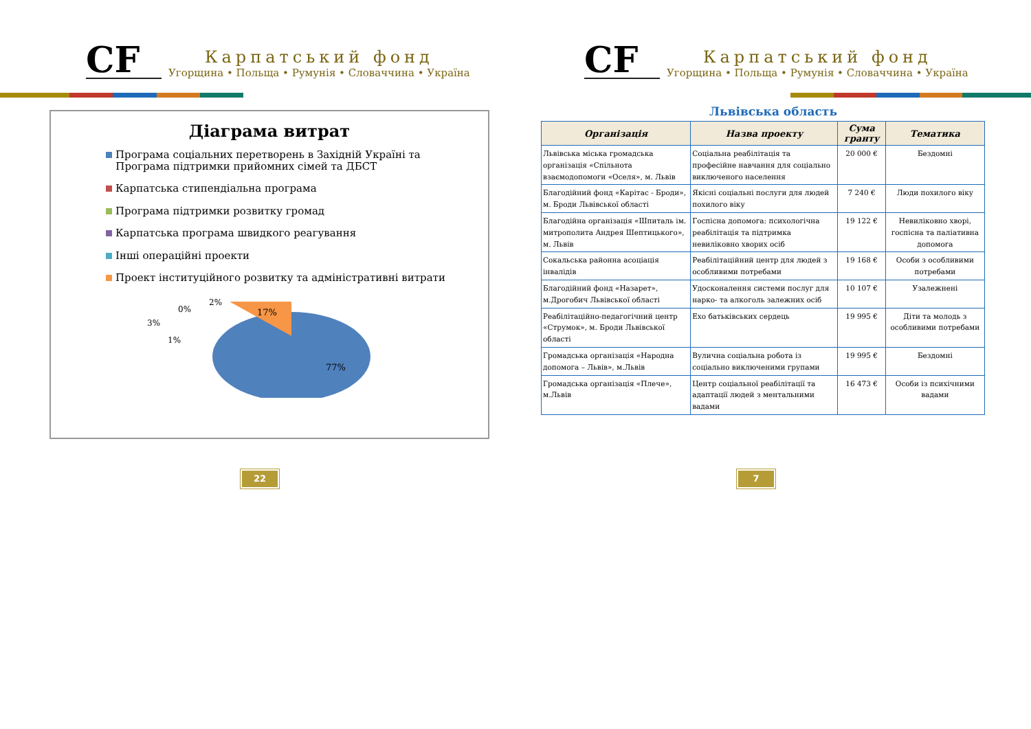CF
Карпатський фонд
Угорщина • Польща • Румунія • Словаччина • Україна
Діаграма витрат
Програма соціальних перетворень в Західній Україні та
Програма підтримки прийомних сімей та ДБСТ
Карпатська стипендіальна програма
Програма підтримки розвитку громад
Карпатська програма швидкого реагування
Інші операційні проекти
Проект інституційного розвитку та адміністративні витрати
3%
0%
2%
1%
17%
77%
22
CF
Карпатський фонд
Угорщина • Польща • Румунія • Словаччина • Україна
Львівська область
| Організація | Назва проекту | Сума гранту | Тематика |
| --- | --- | --- | --- |
| Львівська міська громадська організація «Спільнота взаємодопомоги «Оселя», м. Львів | Соціальна реабілітація та професійне навчання для соціально виключеного населення | 20 000 € | Бездомні |
| Благодійний фонд «Карітас - Броди», м. Броди Львівської області | Якісні соціальні послуги для людей похилого віку | 7 240 € | Люди похилого віку |
| Благодійна організація «Шпиталь ім. митрополита Андрея Шептицького», м. Львів | Госпісна допомога: психологічна реабілітація та підтримка невиліковно хворих осіб | 19 122 € | Невиліковно хворі, госпісна та паліативна допомога |
| Сокальська районна асоціація інвалідів | Реабілітаційний центр для людей з особливими потребами | 19 168 € | Особи з особливими потребами |
| Благодійний фонд «Назарет», м.Дрогобич Львівської області | Удосконалення системи послуг для нарко- та алкоголь залежних осіб | 10 107 € | Узалежнені |
| Реабілітаційно-педагогічний центр «Струмок», м. Броди Львівської області | Ехо батьківських сердець | 19 995 € | Діти та молодь з особливими потребами |
| Громадська організація «Народна допомога – Львів», м.Львів | Вулична соціальна робота із соціально виключеними групами | 19 995 € | Бездомні |
| Громадська організація «Плече», м.Львів | Центр соціальної реабілітації та адаптації людей з ментальними вадами | 16 473 € | Особи із психічними вадами |
7